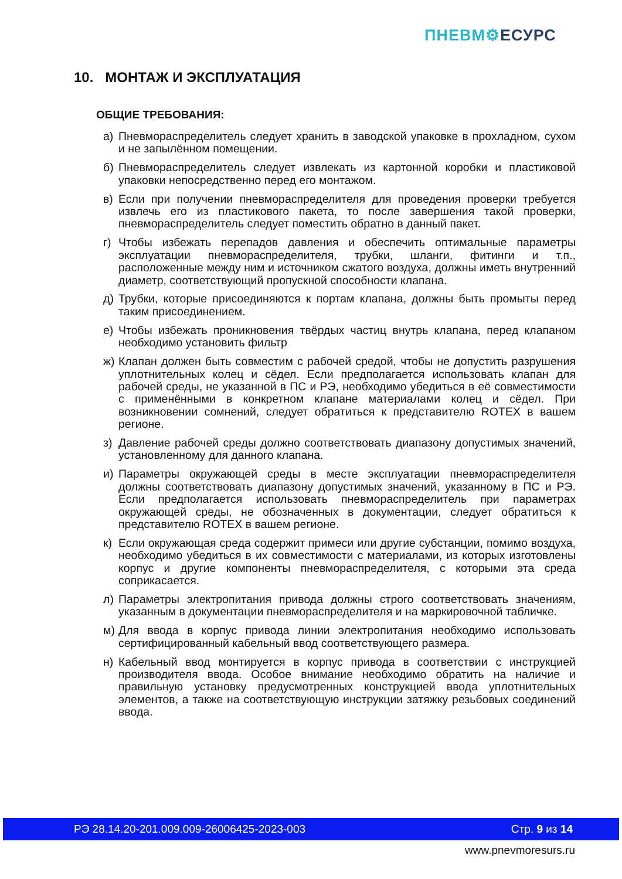ПНЕВМ⚙ЕСУРС
10. МОНТАЖ И ЭКСПЛУАТАЦИЯ
ОБЩИЕ ТРЕБОВАНИЯ:
а) Пневмораспределитель следует хранить в заводской упаковке в прохладном, сухом и не запылённом помещении.
б) Пневмораспределитель следует извлекать из картонной коробки и пластиковой упаковки непосредственно перед его монтажом.
в) Если при получении пневмораспределителя для проведения проверки требуется извлечь его из пластикового пакета, то после завершения такой проверки, пневмораспределитель следует поместить обратно в данный пакет.
г) Чтобы избежать перепадов давления и обеспечить оптимальные параметры эксплуатации пневмораспределителя, трубки, шланги, фитинги и т.п., расположенные между ним и источником сжатого воздуха, должны иметь внутренний диаметр, соответствующий пропускной способности клапана.
д) Трубки, которые присоединяются к портам клапана, должны быть промыты перед таким присоединением.
е) Чтобы избежать проникновения твёрдых частиц внутрь клапана, перед клапаном необходимо установить фильтр
ж) Клапан должен быть совместим с рабочей средой, чтобы не допустить разрушения уплотнительных колец и сёдел. Если предполагается использовать клапан для рабочей среды, не указанной в ПС и РЭ, необходимо убедиться в её совместимости с применёнными в конкретном клапане материалами колец и сёдел. При возникновении сомнений, следует обратиться к представителю ROTEX в вашем регионе.
з) Давление рабочей среды должно соответствовать диапазону допустимых значений, установленному для данного клапана.
и) Параметры окружающей среды в месте эксплуатации пневмораспределителя должны соответствовать диапазону допустимых значений, указанному в ПС и РЭ. Если предполагается использовать пневмораспределитель при параметрах окружающей среды, не обозначенных в документации, следует обратиться к представителю ROTEX в вашем регионе.
к) Если окружающая среда содержит примеси или другие субстанции, помимо воздуха, необходимо убедиться в их совместимости с материалами, из которых изготовлены корпус и другие компоненты пневмораспределителя, с которыми эта среда соприкасается.
л) Параметры электропитания привода должны строго соответствовать значениям, указанным в документации пневмораспределителя и на маркировочной табличке.
м) Для ввода в корпус привода линии электропитания необходимо использовать сертифицированный кабельный ввод соответствующего размера.
н) Кабельный ввод монтируется в корпус привода в соответствии с инструкцией производителя ввода. Особое внимание необходимо обратить на наличие и правильную установку предусмотренных конструкцией ввода уплотнительных элементов, а также на соответствующую инструкции затяжку резьбовых соединений ввода.
РЭ 28.14.20-201.009.009-26006425-2023-003 Стр. 9 из 14
www.pnevmoresurs.ru